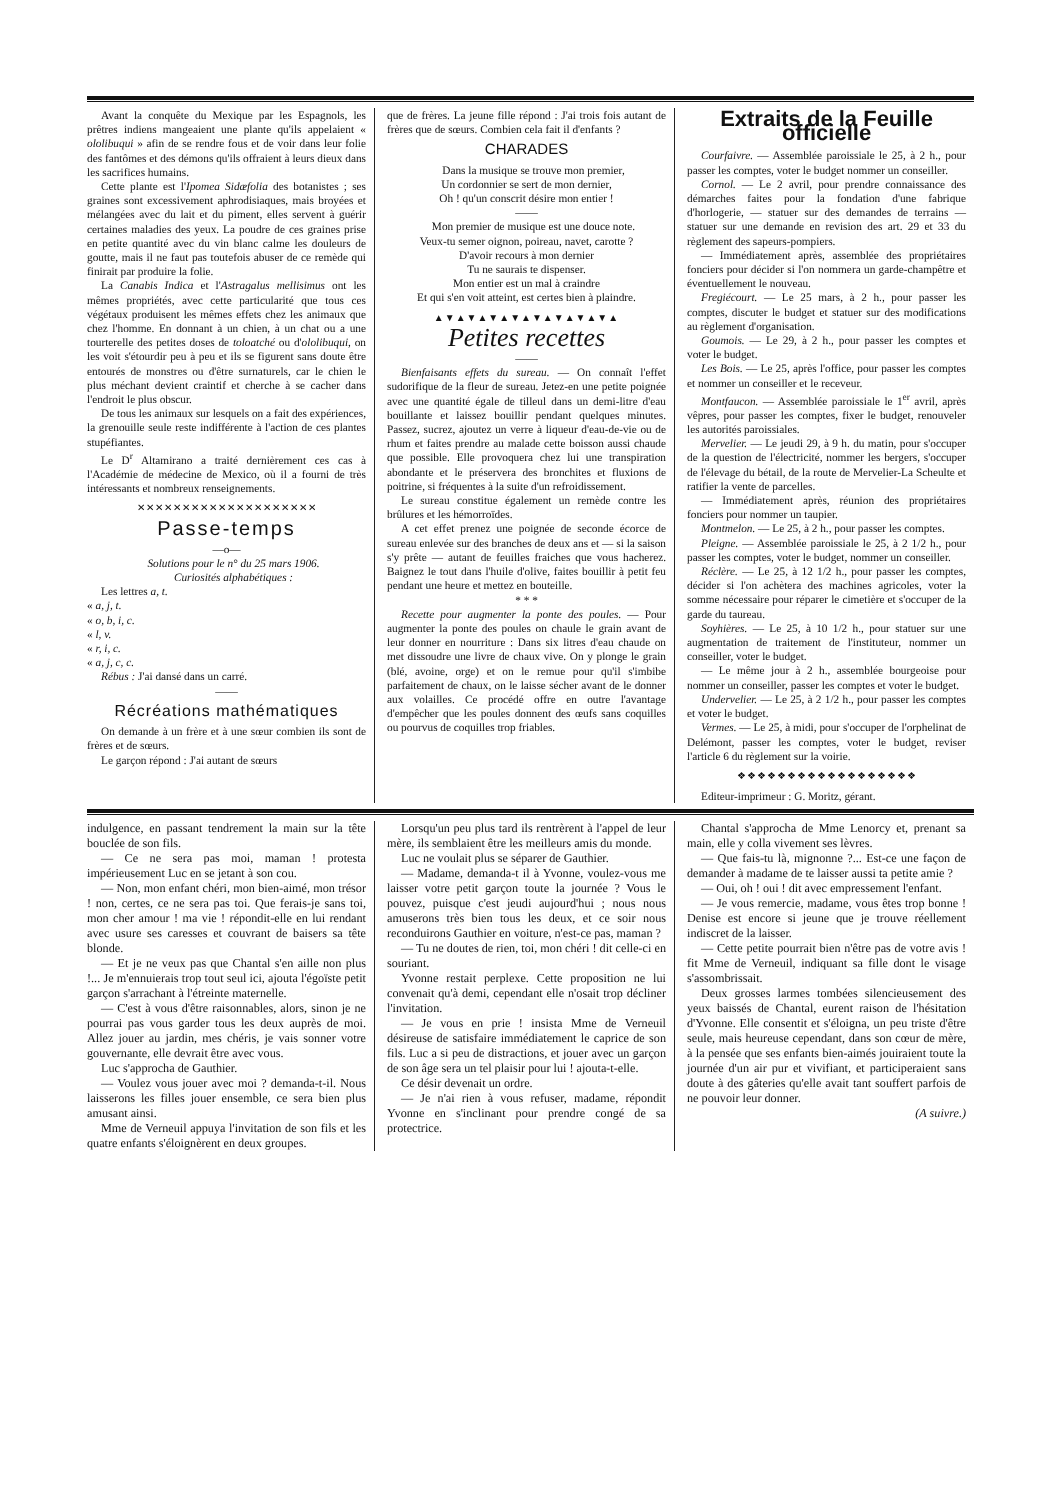Avant la conquête du Mexique par les Espagnols, les prêtres indiens mangeaient une plante qu'ils appelaient « ololibuqui » afin de se rendre fous et de voir dans leur folie des fantômes et des démons qu'ils offraient à leurs dieux dans les sacrifices humains.
Cette plante est l'Ipomea Sidæfolia des botanistes ; ses graines sont excessivement aphrodisiaques, mais broyées et mélangées avec du lait et du piment, elles servent à guérir certaines maladies des yeux. La poudre de ces graines prise en petite quantité avec du vin blanc calme les douleurs de goutte, mais il ne faut pas toutefois abuser de ce remède qui finirait par produire la folie.
La Canabis Indica et l'Astragalus mellisimus ont les mêmes propriétés, avec cette particularité que tous ces végétaux produisent les mêmes effets chez les animaux que chez l'homme. En donnant à un chien, à un chat ou a une tourterelle des petites doses de toloatché ou d'ololibuqui, on les voit s'étourdir peu à peu et ils se figurent sans doute être entourés de monstres ou d'être surnaturels, car le chien le plus méchant devient craintif et cherche à se cacher dans l'endroit le plus obscur.
De tous les animaux sur lesquels on a fait des expériences, la grenouille seule reste indifférente à l'action de ces plantes stupéfiantes.
Le D<sup>r</sup> Altamirano a traité dernièrement ces cas à l'Académie de médecine de Mexico, où il a fourni de très intéressants et nombreux renseignements.
✕✕✕✕✕✕✕✕✕✕✕✕✕✕✕✕✕✕✕✕
Passe-temps
—o—
Solutions pour le n° du 25 mars 1906.
Curiosités alphabétiques :
Les lettres a, t.
« a, j, t.
« o, b, i, c.
« l, v.
« r, i, c.
« a, j, c, c.
Rébus : J'ai dansé dans un carré.
——
Récréations mathématiques
On demande à un frère et à une sœur combien ils sont de frères et de sœurs.
Le garçon répond : J'ai autant de sœurs
que de frères. La jeune fille répond : J'ai trois fois autant de frères que de sœurs. Combien cela fait il d'enfants ?
CHARADES
Dans la musique se trouve mon premier,
Un cordonnier se sert de mon dernier,
Oh ! qu'un conscrit désire mon entier !
——
Mon premier de musique est une douce note.
Veux-tu semer oignon, poireau, navet, carotte ?
D'avoir recours à mon dernier
Tu ne saurais te dispenser.
Mon entier est un mal à craindre
Et qui s'en voit atteint, est certes bien à plaindre.
▲▼▲▼▲▼▲▼▲▼▲▼▲▼▲▼▲
Petites recettes
——
Bienfaisants effets du sureau. — On connaît l'effet sudorifique de la fleur de sureau. Jetez-en une petite poignée avec une quantité égale de tilleul dans un demi-litre d'eau bouillante et laissez bouillir pendant quelques minutes. Passez, sucrez, ajoutez un verre à liqueur d'eau-de-vie ou de rhum et faites prendre au malade cette boisson aussi chaude que possible. Elle provoquera chez lui une transpiration abondante et le préservera des bronchites et fluxions de poitrine, si fréquentes à la suite d'un refroidissement.
Le sureau constitue également un remède contre les brûlures et les hémorroïdes.
A cet effet prenez une poignée de seconde écorce de sureau enlevée sur des branches de deux ans et — si la saison s'y prête — autant de feuilles fraiches que vous hacherez. Baignez le tout dans l'huile d'olive, faites bouillir à petit feu pendant une heure et mettez en bouteille.
* * *
Recette pour augmenter la ponte des poules. — Pour augmenter la ponte des poules on chaule le grain avant de leur donner en nourriture : Dans six litres d'eau chaude on met dissoudre une livre de chaux vive. On y plonge le grain (blé, avoine, orge) et on le remue pour qu'il s'imbibe parfaitement de chaux, on le laisse sécher avant de le donner aux volailles. Ce procédé offre en outre l'avantage d'empêcher que les poules donnent des œufs sans coquilles ou pourvus de coquilles trop friables.
Extraits de la Feuille officielle
Courfaivre. — Assemblée paroissiale le 25, à 2 h., pour passer les comptes, voter le budget nommer un conseiller.
Cornol. — Le 2 avril, pour prendre connaissance des démarches faites pour la fondation d'une fabrique d'horlogerie, — statuer sur des demandes de terrains — statuer sur une demande en revision des art. 29 et 33 du règlement des sapeurs-pompiers.
— Immédiatement après, assemblée des propriétaires fonciers pour décider si l'on nommera un garde-champêtre et éventuellement le nouveau.
Fregiécourt. — Le 25 mars, à 2 h., pour passer les comptes, discuter le budget et statuer sur des modifications au règlement d'organisation.
Goumois. — Le 29, à 2 h., pour passer les comptes et voter le budget.
Les Bois. — Le 25, après l'office, pour passer les comptes et nommer un conseiller et le receveur.
Montfaucon. — Assemblée paroissiale le 1<sup>er</sup> avril, après vêpres, pour passer les comptes, fixer le budget, renouveler les autorités paroissiales.
Mervelier. — Le jeudi 29, à 9 h. du matin, pour s'occuper de la question de l'électricité, nommer les bergers, s'occuper de l'élevage du bétail, de la route de Mervelier-La Scheulte et ratifier la vente de parcelles.
— Immédiatement après, réunion des propriétaires fonciers pour nommer un taupier.
Montmelon. — Le 25, à 2 h., pour passer les comptes.
Pleigne. — Assemblée paroissiale le 25, à 2 1/2 h., pour passer les comptes, voter le budget, nommer un conseiller.
Réclère. — Le 25, à 12 1/2 h., pour passer les comptes, décider si l'on achètera des machines agricoles, voter la somme nécessaire pour réparer le cimetière et s'occuper de la garde du taureau.
Soyhières. — Le 25, à 10 1/2 h., pour statuer sur une augmentation de traitement de l'instituteur, nommer un conseiller, voter le budget.
— Le même jour à 2 h., assemblée bourgeoise pour nommer un conseiller, passer les comptes et voter le budget.
Undervelier. — Le 25, à 2 1/2 h., pour passer les comptes et voter le budget.
Vermes. — Le 25, à midi, pour s'occuper de l'orphelinat de Delémont, passer les comptes, voter le budget, reviser l'article 6 du règlement sur la voirie.
❖❖❖❖❖❖❖❖❖❖❖❖❖❖❖❖❖❖
Editeur-imprimeur : G. Moritz, gérant.
indulgence, en passant tendrement la main sur la tête bouclée de son fils.
— Ce ne sera pas moi, maman ! protesta impérieusement Luc en se jetant à son cou.
— Non, mon enfant chéri, mon bien-aimé, mon trésor ! non, certes, ce ne sera pas toi. Que ferais-je sans toi, mon cher amour ! ma vie ! répondit-elle en lui rendant avec usure ses caresses et couvrant de baisers sa tête blonde.
— Et je ne veux pas que Chantal s'en aille non plus !... Je m'ennuierais trop tout seul ici, ajouta l'égoïste petit garçon s'arrachant à l'étreinte maternelle.
— C'est à vous d'être raisonnables, alors, sinon je ne pourrai pas vous garder tous les deux auprès de moi. Allez jouer au jardin, mes chéris, je vais sonner votre gouvernante, elle devrait être avec vous.
Luc s'approcha de Gauthier.
— Voulez vous jouer avec moi ? demanda-t-il. Nous laisserons les filles jouer ensemble, ce sera bien plus amusant ainsi.
Mme de Verneuil appuya l'invitation de son fils et les quatre enfants s'éloignèrent en deux groupes.
Lorsqu'un peu plus tard ils rentrèrent à l'appel de leur mère, ils semblaient être les meilleurs amis du monde.
Luc ne voulait plus se séparer de Gauthier.
— Madame, demanda-t il à Yvonne, voulez-vous me laisser votre petit garçon toute la journée ? Vous le pouvez, puisque c'est jeudi aujourd'hui ; nous nous amuserons très bien tous les deux, et ce soir nous reconduirons Gauthier en voiture, n'est-ce pas, maman ?
— Tu ne doutes de rien, toi, mon chéri ! dit celle-ci en souriant.
Yvonne restait perplexe. Cette proposition ne lui convenait qu'à demi, cependant elle n'osait trop décliner l'invitation.
— Je vous en prie ! insista Mme de Verneuil désireuse de satisfaire immédiatement le caprice de son fils. Luc a si peu de distractions, et jouer avec un garçon de son âge sera un tel plaisir pour lui ! ajouta-t-elle.
Ce désir devenait un ordre.
— Je n'ai rien à vous refuser, madame, répondit Yvonne en s'inclinant pour prendre congé de sa protectrice.
Chantal s'approcha de Mme Lenorcy et, prenant sa main, elle y colla vivement ses lèvres.
— Que fais-tu là, mignonne ?... Est-ce une façon de demander à madame de te laisser aussi ta petite amie ?
— Oui, oh ! oui ! dit avec empressement l'enfant.
— Je vous remercie, madame, vous êtes trop bonne ! Denise est encore si jeune que je trouve réellement indiscret de la laisser.
— Cette petite pourrait bien n'être pas de votre avis ! fit Mme de Verneuil, indiquant sa fille dont le visage s'assombrissait.
Deux grosses larmes tombées silencieusement des yeux baissés de Chantal, eurent raison de l'hésitation d'Yvonne. Elle consentit et s'éloigna, un peu triste d'être seule, mais heureuse cependant, dans son cœur de mère, à la pensée que ses enfants bien-aimés jouiraient toute la journée d'un air pur et vivifiant, et participeraient sans doute à des gâteries qu'elle avait tant souffert parfois de ne pouvoir leur donner.
(A suivre.)